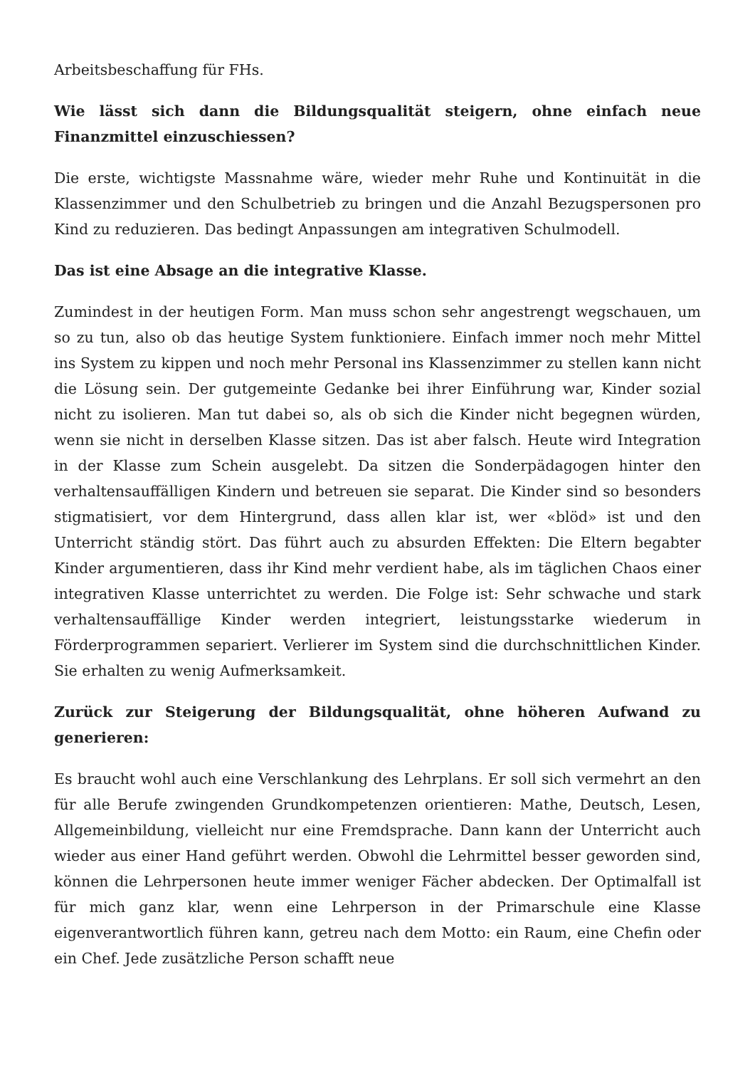Arbeitsbeschaffung für FHs.
Wie lässt sich dann die Bildungsqualität steigern, ohne einfach neue Finanzmittel einzuschiessen?
Die erste, wichtigste Massnahme wäre, wieder mehr Ruhe und Kontinuität in die Klassenzimmer und den Schulbetrieb zu bringen und die Anzahl Bezugspersonen pro Kind zu reduzieren. Das bedingt Anpassungen am integrativen Schulmodell.
Das ist eine Absage an die integrative Klasse.
Zumindest in der heutigen Form. Man muss schon sehr angestrengt wegschauen, um so zu tun, also ob das heutige System funktioniere. Einfach immer noch mehr Mittel ins System zu kippen und noch mehr Personal ins Klassenzimmer zu stellen kann nicht die Lösung sein. Der gutgemeinte Gedanke bei ihrer Einführung war, Kinder sozial nicht zu isolieren. Man tut dabei so, als ob sich die Kinder nicht begegnen würden, wenn sie nicht in derselben Klasse sitzen. Das ist aber falsch. Heute wird Integration in der Klasse zum Schein ausgelebt. Da sitzen die Sonderpädagogen hinter den verhaltensauffälligen Kindern und betreuen sie separat. Die Kinder sind so besonders stigmatisiert, vor dem Hintergrund, dass allen klar ist, wer «blöd» ist und den Unterricht ständig stört. Das führt auch zu absurden Effekten: Die Eltern begabter Kinder argumentieren, dass ihr Kind mehr verdient habe, als im täglichen Chaos einer integrativen Klasse unterrichtet zu werden. Die Folge ist: Sehr schwache und stark verhaltensauffällige Kinder werden integriert, leistungsstarke wiederum in Förderprogrammen separiert. Verlierer im System sind die durchschnittlichen Kinder. Sie erhalten zu wenig Aufmerksamkeit.
Zurück zur Steigerung der Bildungsqualität, ohne höheren Aufwand zu generieren:
Es braucht wohl auch eine Verschlankung des Lehrplans. Er soll sich vermehrt an den für alle Berufe zwingenden Grundkompetenzen orientieren: Mathe, Deutsch, Lesen, Allgemeinbildung, vielleicht nur eine Fremdsprache. Dann kann der Unterricht auch wieder aus einer Hand geführt werden. Obwohl die Lehrmittel besser geworden sind, können die Lehrpersonen heute immer weniger Fächer abdecken. Der Optimalfall ist für mich ganz klar, wenn eine Lehrperson in der Primarschule eine Klasse eigenverantwortlich führen kann, getreu nach dem Motto: ein Raum, eine Chefin oder ein Chef. Jede zusätzliche Person schafft neue